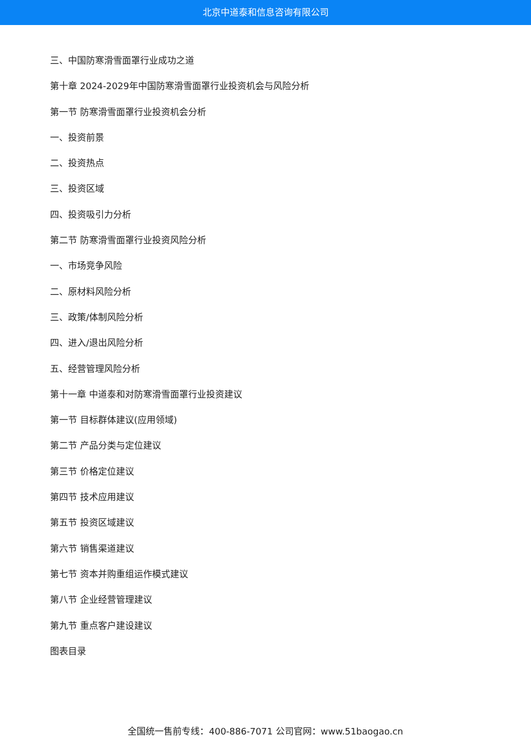北京中道泰和信息咨询有限公司
三、中国防寒滑雪面罩行业成功之道
第十章 2024-2029年中国防寒滑雪面罩行业投资机会与风险分析
第一节 防寒滑雪面罩行业投资机会分析
一、投资前景
二、投资热点
三、投资区域
四、投资吸引力分析
第二节 防寒滑雪面罩行业投资风险分析
一、市场竞争风险
二、原材料风险分析
三、政策/体制风险分析
四、进入/退出风险分析
五、经营管理风险分析
第十一章 中道泰和对防寒滑雪面罩行业投资建议
第一节 目标群体建议(应用领域)
第二节 产品分类与定位建议
第三节 价格定位建议
第四节 技术应用建议
第五节 投资区域建议
第六节 销售渠道建议
第七节 资本并购重组运作模式建议
第八节 企业经营管理建议
第九节 重点客户建设建议
图表目录
全国统一售前专线：400-886-7071 公司官网：www.51baogao.cn